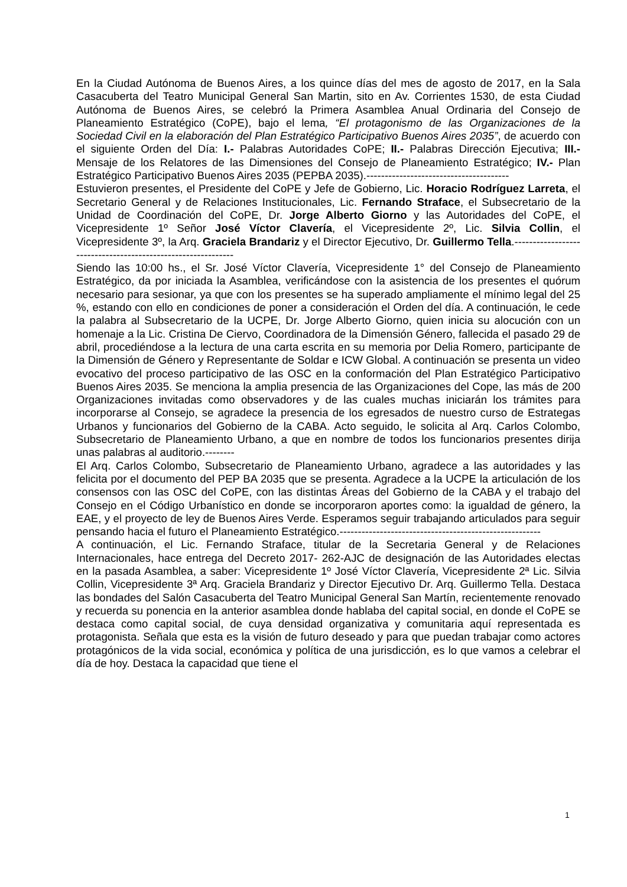En la Ciudad Autónoma de Buenos Aires, a los quince días del mes de agosto de 2017, en la Sala Casacuberta del Teatro Municipal General San Martin, sito en Av. Corrientes 1530, de esta Ciudad Autónoma de Buenos Aires, se celebró la Primera Asamblea Anual Ordinaria del Consejo de Planeamiento Estratégico (CoPE), bajo el lema, “El protagonismo de las Organizaciones de la Sociedad Civil en la elaboración del Plan Estratégico Participativo Buenos Aires 2035”, de acuerdo con el siguiente Orden del Día: I.- Palabras Autoridades CoPE; II.- Palabras Dirección Ejecutiva; III.- Mensaje de los Relatores de las Dimensiones del Consejo de Planeamiento Estratégico; IV.- Plan Estratégico Participativo Buenos Aires 2035 (PEPBA 2035).---------------------------------------
Estuvieron presentes, el Presidente del CoPE y Jefe de Gobierno, Lic. Horacio Rodríguez Larreta, el Secretario General y de Relaciones Institucionales, Lic. Fernando Straface, el Subsecretario de la Unidad de Coordinación del CoPE, Dr. Jorge Alberto Giorno y las Autoridades del CoPE, el Vicepresidente 1º Señor José Víctor Clavería, el Vicepresidente 2º, Lic. Silvia Collin, el Vicepresidente 3º, la Arq. Graciela Brandariz y el Director Ejecutivo, Dr. Guillermo Tella.-------------------------------------------------------------
Siendo las 10:00 hs., el Sr. José Víctor Clavería, Vicepresidente 1° del Consejo de Planeamiento Estratégico, da por iniciada la Asamblea, verificándose con la asistencia de los presentes el quórum necesario para sesionar, ya que con los presentes se ha superado ampliamente el mínimo legal del 25 %, estando con ello en condiciones de poner a consideración el Orden del día. A continuación, le cede la palabra al Subsecretario de la UCPE, Dr. Jorge Alberto Giorno, quien inicia su alocución con un homenaje a la Lic. Cristina De Ciervo, Coordinadora de la Dimensión Género, fallecida el pasado 29 de abril, procediéndose a la lectura de una carta escrita en su memoria por Delia Romero, participante de la Dimensión de Género y Representante de Soldar e ICW Global. A continuación se presenta un video evocativo del proceso participativo de las OSC en la conformación del Plan Estratégico Participativo Buenos Aires 2035. Se menciona la amplia presencia de las Organizaciones del Cope, las más de 200 Organizaciones invitadas como observadores y de las cuales muchas iniciarán los trámites para incorporarse al Consejo, se agradece la presencia de los egresados de nuestro curso de Estrategas Urbanos y funcionarios del Gobierno de la CABA. Acto seguido, le solicita al Arq. Carlos Colombo, Subsecretario de Planeamiento Urbano, a que en nombre de todos los funcionarios presentes dirija unas palabras al auditorio.--------
El Arq. Carlos Colombo, Subsecretario de Planeamiento Urbano, agradece a las autoridades y las felicita por el documento del PEP BA 2035 que se presenta. Agradece a la UCPE la articulación de los consensos con las OSC del CoPE, con las distintas Áreas del Gobierno de la CABA y el trabajo del Consejo en el Código Urbanístico en donde se incorporaron aportes como: la igualdad de género, la EAE, y el proyecto de ley de Buenos Aires Verde. Esperamos seguir trabajando articulados para seguir pensando hacia el futuro el Planeamiento Estratégico.-------------------------------------------------------
A continuación, el Lic. Fernando Straface, titular de la Secretaria General y de Relaciones Internacionales, hace entrega del Decreto 2017- 262-AJC de designación de las Autoridades electas en la pasada Asamblea, a saber: Vicepresidente 1º José Víctor Clavería, Vicepresidente 2ª Lic. Silvia Collin, Vicepresidente 3ª Arq. Graciela Brandariz y Director Ejecutivo Dr. Arq. Guillermo Tella. Destaca las bondades del Salón Casacuberta del Teatro Municipal General San Martín, recientemente renovado y recuerda su ponencia en la anterior asamblea donde hablaba del capital social, en donde el CoPE se destaca como capital social, de cuya densidad organizativa y comunitaria aquí representada es protagonista. Señala que esta es la visión de futuro deseado y para que puedan trabajar como actores protagónicos de la vida social, económica y política de una jurisdicción, es lo que vamos a celebrar el día de hoy. Destaca la capacidad que tiene el
1